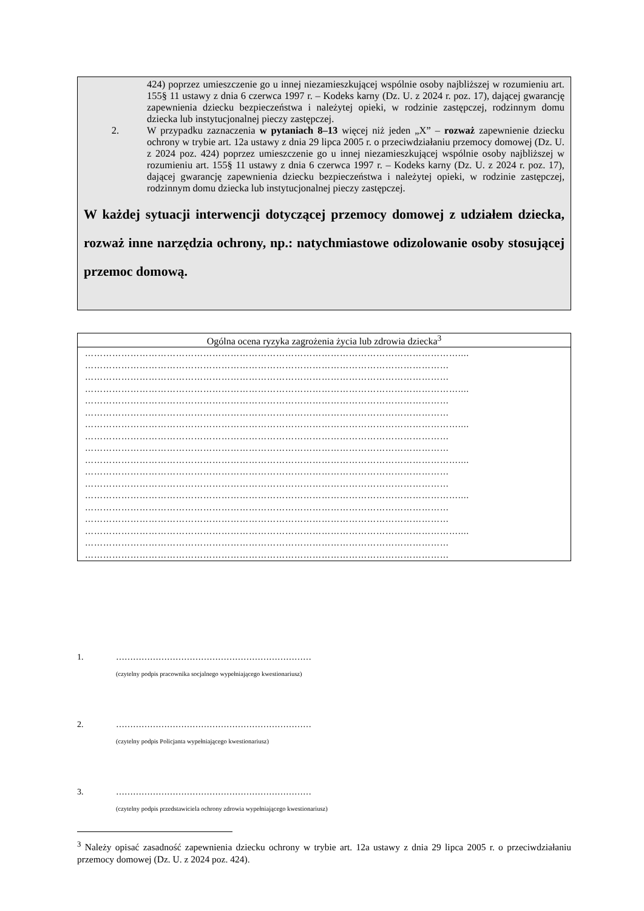424) poprzez umieszczenie go u innej niezamieszkującej wspólnie osoby najbliższej w rozumieniu art. 155§ 11 ustawy z dnia 6 czerwca 1997 r. – Kodeks karny (Dz. U. z 2024 r. poz. 17), dającej gwarancję zapewnienia dziecku bezpieczeństwa i należytej opieki, w rodzinie zastępczej, rodzinnym domu dziecka lub instytucjonalnej pieczy zastępczej.
2. W przypadku zaznaczenia w pytaniach 8–13 więcej niż jeden „X” – rozważ zapewnienie dziecku ochrony w trybie art. 12a ustawy z dnia 29 lipca 2005 r. o przeciwdziałaniu przemocy domowej (Dz. U. z 2024 poz. 424) poprzez umieszczenie go u innej niezamieszkującej wspólnie osoby najbliższej w rozumieniu art. 155§ 11 ustawy z dnia 6 czerwca 1997 r. – Kodeks karny (Dz. U. z 2024 r. poz. 17), dającej gwarancję zapewnienia dziecku bezpieczeństwa i należytej opieki, w rodzinie zastępczej, rodzinnym domu dziecka lub instytucjonalnej pieczy zastępczej.
W każdej sytuacji interwencji dotyczącej przemocy domowej z udziałem dziecka, rozważ inne narzędzia ochrony, np.: natychmiastowe odizolowanie osoby stosującej przemoc domową.
| Ogólna ocena ryzyka zagrożenia życia lub zdrowia dziecka<sup>3</sup> |
| …………………………………………………………………………………………………………….... ………………………………………………………………………………………………………… ………………………………………………………………………………………………………… …………………………………………………………………………………………………………….... ………………………………………………………………………………………………………… ………………………………………………………………………………………………………… …………………………………………………………………………………………………………….... ………………………………………………………………………………………………………… ………………………………………………………………………………………………………… …………………………………………………………………………………………………………….... ………………………………………………………………………………………………………… ………………………………………………………………………………………………………… …………………………………………………………………………………………………………….... ………………………………………………………………………………………………………… ………………………………………………………………………………………………………… …………………………………………………………………………………………………………….... ………………………………………………………………………………………………………… ………………………………………………………………………………………………………… |
1. ……………………………………………………………
(czytelny podpis pracownika socjalnego wypełniającego kwestionariusz)
2. ……………………………………………………………
(czytelny podpis Policjanta wypełniającego kwestionariusz)
3. ……………………………………………………………
(czytelny podpis przedstawiciela ochrony zdrowia wypełniającego kwestionariusz)
<sup>3</sup> Należy opisać zasadność zapewnienia dziecku ochrony w trybie art. 12a ustawy z dnia 29 lipca 2005 r. o przeciwdziałaniu przemocy domowej (Dz. U. z 2024 poz. 424).